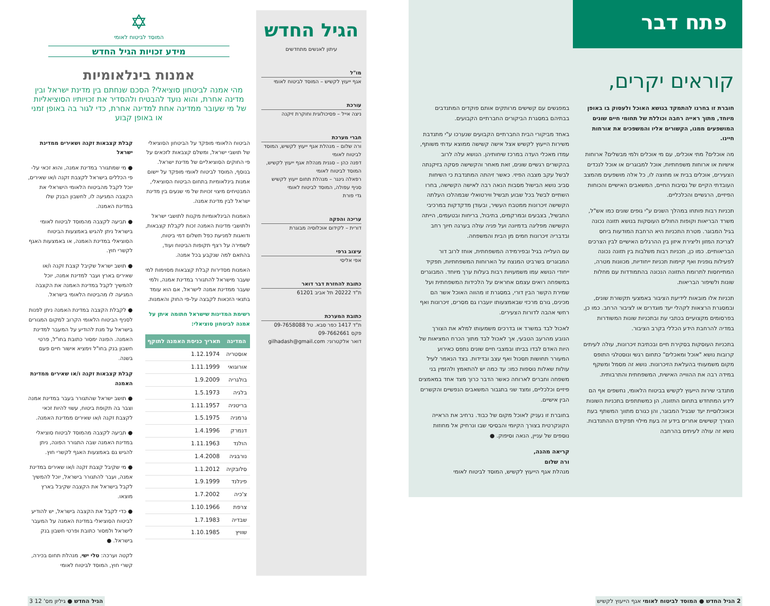✡
המוסד לביטוח לאומי
מידע זכויות הגיל החדש
אמנות בינלאומיות
מהי אמנה לביטחון סוציאלי? הסכם שנחתם בין מדינת ישראל ובין מדינה אחרת, והוא נועד להבטיח ולהסדיר את זכויותיו הסוציאליות של מי שעובר ממדינה אחת למדינה אחרת, כדי לגור בה באופן זמני או באופן קבוע
הביטוח הלאומי מופקד על הביטחון הסוציאלי של תושבי ישראל, ומשלם קצבאות לזכאים על פי החוקים הסוציאליים של מדינת ישראל. בנוסף, המוסד לביטוח לאומי מופקד על יישום אמנות בינלאומיות בתחום הביטוח הסוציאלי, המבטיחים מיצוי זכויות של מי שנעים בין מדינת ישראל לבין מדינת אמנה.
האמנות הבינלאומיות מקנות לתושבי ישראל ולתושבי מדינות האמנה זכות לקבלת קצבאות, ודואגות למניעת כפל תשלום דמי ביטוח, לשמירה על רצף תקופות הביטוח ועוד, בהתאם למה שנקבע בכל אמנה.
האמנות מסדירות קבלת קצבאות מסוימות למי שעבר מישראל להתגורר במדינת אמנה, ולמי שעבר ממדינת אמנה לישראל, אם הוא עומד בתנאי הזכאות לקבצה על-פי החוק והאמנות.
רשימת המדינות שישראל חתומה איתן על אמנה לביטחון סוציאלי:
| המדינה | תאריך כניסת האמנה לתוקף |
| --- | --- |
| אוסטריה | 1.12.1974 |
| אורוגואי | 1.11.1999 |
| בולגריה | 1.9.2009 |
| בלגיה | 1.5.1973 |
| בריטניה | 1.11.1957 |
| גרמניה | 1.5.1975 |
| דנמרק | 1.4.1996 |
| הולנד | 1.11.1963 |
| נורבגיה | 1.4.2008 |
| סלובקיה | 1.1.2012 |
| פינלנד | 1.9.1999 |
| צ'כיה | 1.7.2002 |
| צרפת | 1.10.1966 |
| שבדיה | 1.7.1983 |
| שוויץ | 1.10.1985 |
קבלת קצבאות זקנה ושאירים ממדינת ישראל
● מי שמתגורר במדינת אמנה, והוא זכאי על-פי הכללים בישראל לקצבת זקנה ו/או שאירים, יוכל לקבל מהביטוח הלאומי הישראלי את הקצבה המגיעה לו, לחשבון הבנק שלו במדינת האמנה.
● תביעה לקצבה מהמוסד לביטוח לאומי בישראל ניתן להגיש באמצעות הביטוח הסוציאלי במדינת האמנה, או באמצעות האגף לקשרי חוץ.
● תושב ישראל שקיבל קצבת זקנה ו/או שאירים בארץ ועבר למדינת אמנה, יוכל להמשיך לקבל במדינת האמנה את הקצבה המגיעה לו מהביטוח הלאומי בישראל.
● לקבלת הקצבה במדינת האמנה ניתן לפנות לסניף הביטוח הלאומי הקרוב למקום המגורים בישראל על מנת להודיע על המעבר למדינת האמנה. הפונה ימסור כתובת בחו"ל, פרטי חשבון בנק בחו"ל וימציא אישור חיים פעם בשנה.
קבלת קצבאות זקנה ו/או שאירים ממדינת האמנה
● תושב ישראל שהתגורר בעבר במדינת אמנה וצבר בה תקופת ביטוח, עשוי להיות זכאי לקצבת זקנה ו/או שאירים ממדינת האמנה.
● תביעה לקצבה מהמוסד לביטוח סוציאלי במדינת האמנה שבה התגורר הפונה, ניתן להגיש גם באמצעות האגף לקשרי חוץ.
● מי שקיבל קצבת זקנה ו/או שאירים במדינת אמנה, ועבר להתגורר בישראל, יוכל להמשיך לקבל בישראל את הקצבה שקיבל בארץ מוצאו.
● כדי לקבל את הקצבה בישראל, יש להודיע לביטוח הסוציאלי במדינת האמנה על המעבר לישראל ולמסור כתובת ופרטי חשבון בנק בישראל. ●
לקטה וערכה: טלי ישי, מנהלת תחום בכירה, קשרי חוץ, המוסד לביטוח לאומי
הגיל החדש
עיתון לאנשים מתחדשים
מו"ל
אגף ייעוץ לקשיש – המוסד לביטוח לאומי
עורכת
ניצה אייל – פסיכולוגית וחוקרת זיקנה
חברי מערכת
ורה שלום – מנהלת אגף ייעוץ לקשיש, המוסד לביטוח לאומי
דפנה כהן – סגנית מנהלת אגף ייעוץ לקשיש, המוסד לביטוח לאומי
רפאלה גינגר – מנהלת תחום ייעוץ לקשיש סניף עפולה, המוסד לביטוח לאומי
גדי פורת
עריכה והפקה
דורית – לקידום אוכלוסיה מבוגרת
עיצוב גרפי
אפי אליסי
כתובת להחזרת דבר דואר
ת"ד 20222 תל אביב 61201
כתובת המערכת
ת"ד 1417 כפר סבא. טל 09-7658088
פקס 09-7662661
דואר אלקטרוני: gilhadash@gmail.com
פתח דבר
קוראים יקרים,
חוברת זו בחרנו להתמקד בנושא האוכל ולעסוק בו באופן מיוחד, מתוך ראייה רחבה וכוללת של תחומי חיים שונים המושפעים ממנו, הקשורים אליו והמשפכים את אורחות חיינו.
מה אוכלים? מתי אוכלים, עם מי אוכלים ולמי מבשלים? ארוחות אישיות או ארוחות משפחתיות, אוכל למבוגרים או אוכל לנכדים הצעירים, אוכלים בבית או מחוצה לו, כל אלה מושפעים מהמצב העובדתי הקיים של נסיבות החיים, המשאבים האישיים והכוחות הפיזיים, הרגשיים והכלכליים.
תכניות רבות פותחו במהלך השנים ע"י גופים שונים כמו אש"ל, משרד הבריאות וקופות החולים העוסקות בנושא תזונה נכונה בגיל המבוגר. מטרת התכניות היא הרחבת המודעות ביחס לצריכת המזון וליצירת איזון בין ההרגלים האישיים לבין הצרכים הבריאותיים. כמו כן, תכניות רבות משלבות בין תזונה נכונה לפעילות גופנית ואף קיימות תכניות ייחודיות, מכוונות מטרה, המתייחסות לתרומת התזונה הנכונה בהתמודדות עם מחלות שונות ולשיפור הבריאות.
תכניות אלו מובאות לידיעת הציבור באמצעי תקשורת שונים, ובמסגרת הרצאות לקהלי יעד מוגדרים או לציבור הרחב. כמו כן, בפרסומים מקצועיים בכתבי עת ובתכניות שונות המשודרות במדיה להרחבת הידע הכללי בקרב הציבור.
בתכניות העוסקות בסקירת חיים ובכתיבת זיכרונות, עולה לעיתים קרובות נושא "אוכל ומאכלים" כתחום רגשי ונוסטלגי התופס מקום משמעותי בהעלאת הזיכרונות. נושא זה מסמל ומשקף במידה רבה את ההווייה האישית, המשפחתית והתרבותית.
מתנדבי שירות הייעוץ לקשיש בביטוח הלאומי, נחשפים אף הם לידע המתחדש בתחום התזונה, הן כמשתתפים בתכניות השונות וכאוכלוסיית יעד שבגיל המבוגר, והן כגורם מתווך המשתף בעת הצורך קשישים אחרים בידע זה בעת מילוי תפקידם ההתנדבות. נושא זה עולה לעיתים בהרחבה
במפגשים עם קשישים מרותקים אותם פוקדים המתנדבים בבתיהם במסגרת הביקורים החברתיים הקבועים.
באחד מביקורי הבית החברתיים הקבועים שנערכו ע"י מתנדבת משירות הייעוץ לקשיש אצל אישה קשישה ממוצא עדתי משותף, עמדו מאכלי העדה במרכז שיחותיהן. הנושא עלה לרוב בהקשרים רגשיים שונים, זאת מאחר והקשישה פסקה בזיקנתה לבשל עקב מצבה הפיזי. כאשר זיהתה המתנדבת כי השיחות סביב נושא הבישול מסבות הנאה רבה לאישה הקשישה, בחרו השתיים לבשל בכל שבוע תבשיל ווירטואלי שבמהלכו העלתה הקשישה זיכרונות ממטבח העשיר, ובעודן מדקדקות במרכיבי התבשיל, בצבעים ובמרקמים, בתיבול, בריחות ובטעמים, הייתה הקשישה מפליגה בדמיונה ועל פניה עולה בערגה חיוך רחב ובדבריה זיכרונות חמים מן הבית והמשפחה.
עם העלייה בגיל ובפירמידה המשפחתית, אוחז לרוב דור המבוגרים בשרביט המנצח על הארוחות המשפחתיות, תפקיד ייחודי הנושא עמו משמעויות רבות בעלות ערך מיוחד. המבוגרים במשפחה רואים עצמם אחראים על הלכידות המשפחתית ועל שמירת הקשר הבין דורי, במסגרת זו מהווה האוכל אשר הם מכינים, גורם מרכזי שבאמצעותו יועברו גם מסרים, זיכרונות ואף רחשי אהבה לדורות הצעירים.
לאכול לבד במשרד או בדרכים משמעותו למלא את הצורך הנובע מהרעב הטבעי, אך לאכול לבד מתוך הכרח המציאות של היות האדם לבדו בביתו ובמצבי חיים שונים נתפס כאירוע המעורר תחושות תסכול ואף עצב ובדידות. בצד הנאמר לעיל עולות שאלות נוספות כמו: עד כמה יש להתאמץ ולהזמין בני משפחה וחברים לארוחה כאשר הדבר כרוך מצד אחד במאמצים פיזיים וכלכליים, ומצד שני בתגבור המשאבים הנפשיים והקשרים הבין אישיים.
בחוברת זו נעניק לאוכל מקום של כבוד. נרחיב את הראייה הקונקרטית בצורך הקיומי והבסיסי שבו ונרחיק אל מחוזות נוספים של עניין, הנאה וסיפוק. ●
קריאה מהנה,
ורה שלום
מנהלת אגף הייעוץ לקשיש, המוסד לביטוח לאומי
2 הגיל החדש ● המוסד לביטוח לאומי אגף הייעוץ לקשיש הגיל החדש ● גיליון מס' 12 3